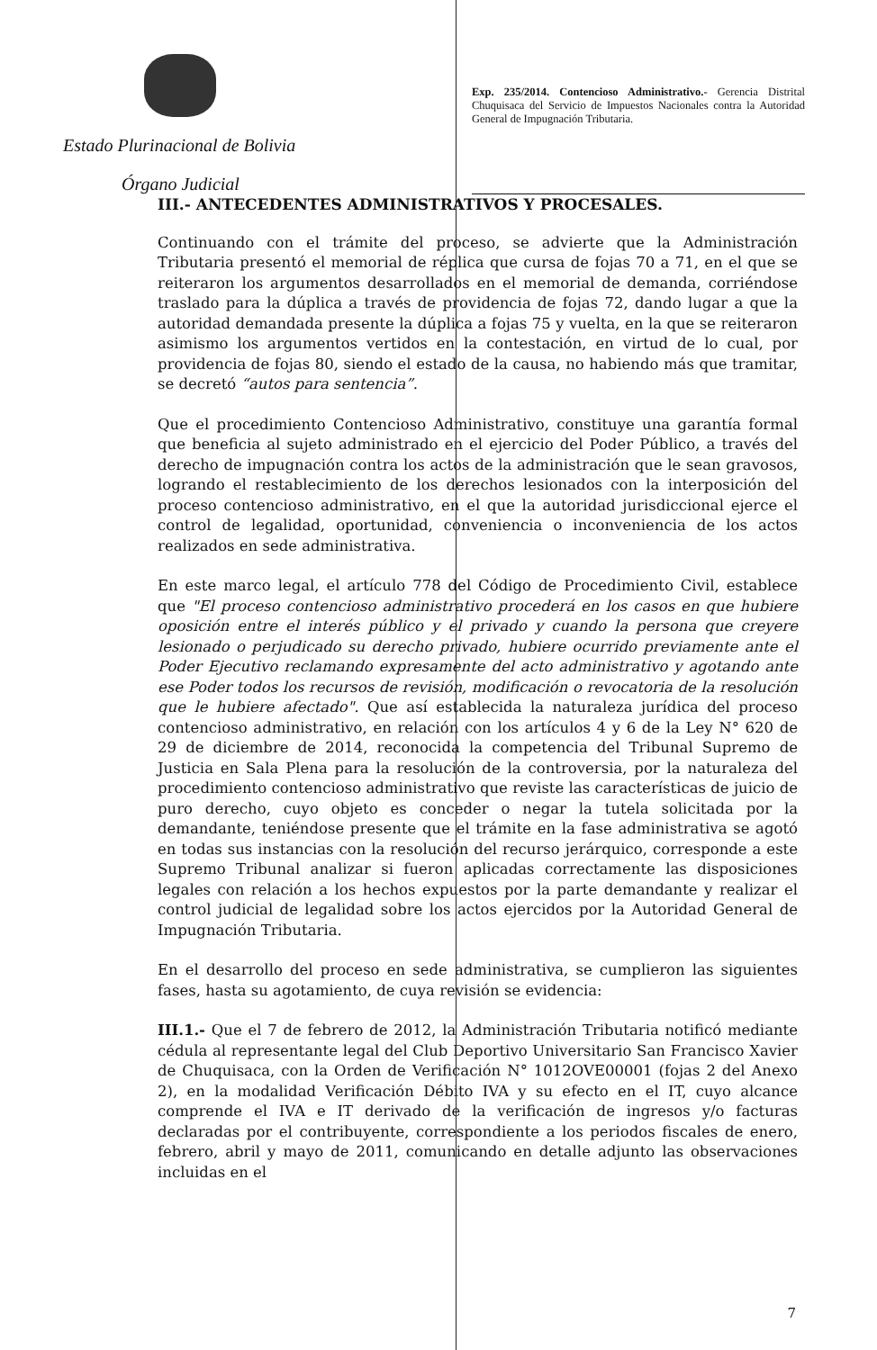Estado Plurinacional de Bolivia
Órgano Judicial
Exp. 235/2014. Contencioso Administrativo.- Gerencia Distrital Chuquisaca del Servicio de Impuestos Nacionales contra la Autoridad General de Impugnación Tributaria.
III.- ANTECEDENTES ADMINISTRATIVOS Y PROCESALES.
Continuando con el trámite del proceso, se advierte que la Administración Tributaria presentó el memorial de réplica que cursa de fojas 70 a 71, en el que se reiteraron los argumentos desarrollados en el memorial de demanda, corriéndose traslado para la dúplica a través de providencia de fojas 72, dando lugar a que la autoridad demandada presente la dúplica a fojas 75 y vuelta, en la que se reiteraron asimismo los argumentos vertidos en la contestación, en virtud de lo cual, por providencia de fojas 80, siendo el estado de la causa, no habiendo más que tramitar, se decretó “autos para sentencia”.
Que el procedimiento Contencioso Administrativo, constituye una garantía formal que beneficia al sujeto administrado en el ejercicio del Poder Público, a través del derecho de impugnación contra los actos de la administración que le sean gravosos, logrando el restablecimiento de los derechos lesionados con la interposición del proceso contencioso administrativo, en el que la autoridad jurisdiccional ejerce el control de legalidad, oportunidad, conveniencia o inconveniencia de los actos realizados en sede administrativa.
En este marco legal, el artículo 778 del Código de Procedimiento Civil, establece que "El proceso contencioso administrativo procederá en los casos en que hubiere oposición entre el interés público y el privado y cuando la persona que creyere lesionado o perjudicado su derecho privado, hubiere ocurrido previamente ante el Poder Ejecutivo reclamando expresamente del acto administrativo y agotando ante ese Poder todos los recursos de revisión, modificación o revocatoria de la resolución que le hubiere afectado". Que así establecida la naturaleza jurídica del proceso contencioso administrativo, en relación con los artículos 4 y 6 de la Ley N° 620 de 29 de diciembre de 2014, reconocida la competencia del Tribunal Supremo de Justicia en Sala Plena para la resolución de la controversia, por la naturaleza del procedimiento contencioso administrativo que reviste las características de juicio de puro derecho, cuyo objeto es conceder o negar la tutela solicitada por la demandante, teniéndose presente que el trámite en la fase administrativa se agotó en todas sus instancias con la resolución del recurso jerárquico, corresponde a este Supremo Tribunal analizar si fueron aplicadas correctamente las disposiciones legales con relación a los hechos expuestos por la parte demandante y realizar el control judicial de legalidad sobre los actos ejercidos por la Autoridad General de Impugnación Tributaria.
En el desarrollo del proceso en sede administrativa, se cumplieron las siguientes fases, hasta su agotamiento, de cuya revisión se evidencia:
III.1.- Que el 7 de febrero de 2012, la Administración Tributaria notificó mediante cédula al representante legal del Club Deportivo Universitario San Francisco Xavier de Chuquisaca, con la Orden de Verificación N° 1012OVE00001 (fojas 2 del Anexo 2), en la modalidad Verificación Débito IVA y su efecto en el IT, cuyo alcance comprende el IVA e IT derivado de la verificación de ingresos y/o facturas declaradas por el contribuyente, correspondiente a los periodos fiscales de enero, febrero, abril y mayo de 2011, comunicando en detalle adjunto las observaciones incluidas en el
7